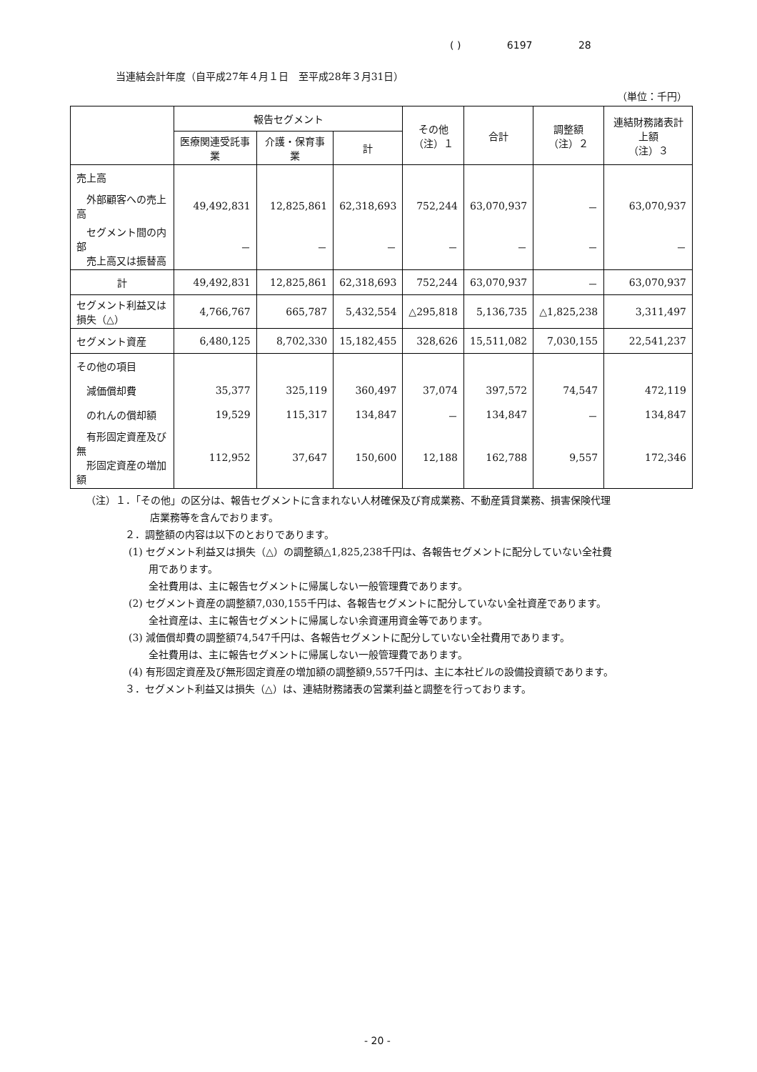( ) 6197 28
当連結会計年度（自平成27年４月１日　至平成28年３月31日）
（単位：千円）
| | 報告セグメント | | | その他 （注）１ | 合計 | 調整額 （注）２ | 連結財務諸表計上額 （注）３ |
| --- | --- | --- | --- | --- | --- | --- | --- |
| | 医療関連受託事業 | 介護・保育事業 | 計 | | | | |
| 売上高 | | | | | | | |
| 外部顧客への売上高 | 49,492,831 | 12,825,861 | 62,318,693 | 752,244 | 63,070,937 | － | 63,070,937 |
| セグメント間の内部 売上高又は振替高 | － | － | － | － | － | － | － |
| 計 | 49,492,831 | 12,825,861 | 62,318,693 | 752,244 | 63,070,937 | － | 63,070,937 |
| セグメント利益又は損失（△） | 4,766,767 | 665,787 | 5,432,554 | △295,818 | 5,136,735 | △1,825,238 | 3,311,497 |
| セグメント資産 | 6,480,125 | 8,702,330 | 15,182,455 | 328,626 | 15,511,082 | 7,030,155 | 22,541,237 |
| その他の項目 | | | | | | | |
| 減価償却費 | 35,377 | 325,119 | 360,497 | 37,074 | 397,572 | 74,547 | 472,119 |
| のれんの償却額 | 19,529 | 115,317 | 134,847 | － | 134,847 | － | 134,847 |
| 有形固定資産及び無 形固定資産の増加額 | 112,952 | 37,647 | 150,600 | 12,188 | 162,788 | 9,557 | 172,346 |
（注）１．「その他」の区分は、報告セグメントに含まれない人材確保及び育成業務、不動産賃貸業務、損害保険代理
店業務等を含んでおります。
２．調整額の内容は以下のとおりであります。
(1) セグメント利益又は損失（△）の調整額△1,825,238千円は、各報告セグメントに配分していない全社費
　　用であります。
　　全社費用は、主に報告セグメントに帰属しない一般管理費であります。
(2) セグメント資産の調整額7,030,155千円は、各報告セグメントに配分していない全社資産であります。
　　全社資産は、主に報告セグメントに帰属しない余資運用資金等であります。
(3) 減価償却費の調整額74,547千円は、各報告セグメントに配分していない全社費用であります。
　　全社費用は、主に報告セグメントに帰属しない一般管理費であります。
(4) 有形固定資産及び無形固定資産の増加額の調整額9,557千円は、主に本社ビルの設備投資額であります。
３．セグメント利益又は損失（△）は、連結財務諸表の営業利益と調整を行っております。
- 20 -